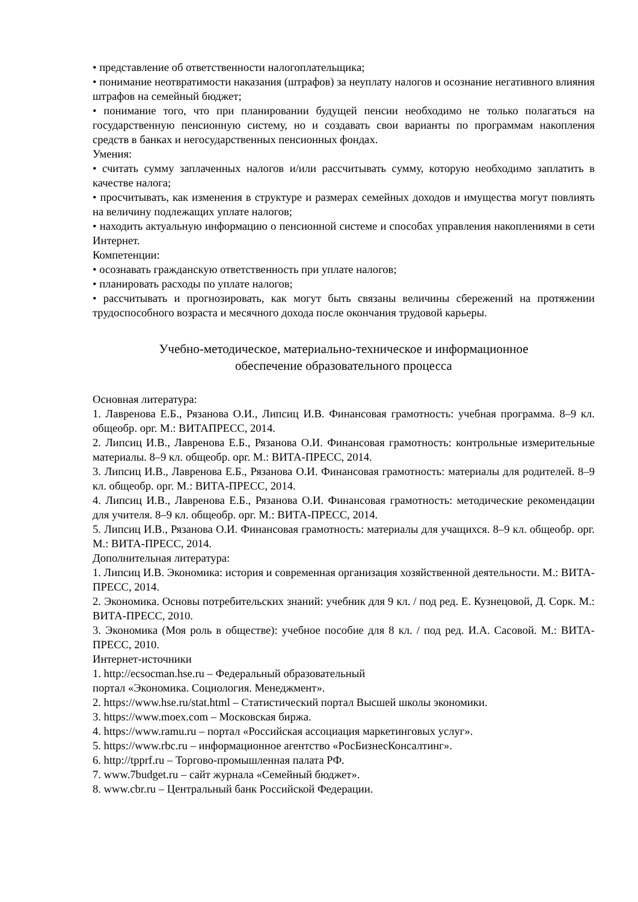• представление об ответственности налогоплательщика;
• понимание неотвратимости наказания (штрафов) за неуплату налогов и осознание негативного влияния штрафов на семейный бюджет;
• понимание того, что при планировании будущей пенсии необходимо не только полагаться на государственную пенсионную систему, но и создавать свои варианты по программам накопления средств в банках и негосударственных пенсионных фондах.
Умения:
• считать сумму заплаченных налогов и/или рассчитывать сумму, которую необходимо заплатить в качестве налога;
• просчитывать, как изменения в структуре и размерах семейных доходов и имущества могут повлиять на величину подлежащих уплате налогов;
• находить актуальную информацию о пенсионной системе и способах управления накоплениями в сети Интернет.
Компетенции:
• осознавать гражданскую ответственность при уплате налогов;
• планировать расходы по уплате налогов;
• рассчитывать и прогнозировать, как могут быть связаны величины сбережений на протяжении трудоспособного возраста и месячного дохода после окончания трудовой карьеры.
Учебно-методическое, материально-техническое и информационное
обеспечение образовательного процесса
Основная литература:
1. Лавренова Е.Б., Рязанова О.И., Липсиц И.В. Финансовая грамотность: учебная программа. 8–9 кл. общеобр. орг. М.: ВИТАПРЕСС, 2014.
2. Липсиц И.В., Лавренова Е.Б., Рязанова О.И. Финансовая грамотность: контрольные измерительные материалы. 8–9 кл. общеобр. орг. М.: ВИТА-ПРЕСС, 2014.
3. Липсиц И.В., Лавренова Е.Б., Рязанова О.И. Финансовая грамотность: материалы для родителей. 8–9 кл. общеобр. орг. М.: ВИТА-ПРЕСС, 2014.
4. Липсиц И.В., Лавренова Е.Б., Рязанова О.И. Финансовая грамотность: методические рекомендации для учителя. 8–9 кл. общеобр. орг. М.: ВИТА-ПРЕСС, 2014.
5. Липсиц И.В., Рязанова О.И. Финансовая грамотность: материалы для учащихся. 8–9 кл. общеобр. орг. М.: ВИТА-ПРЕСС, 2014.
Дополнительная литература:
1. Липсиц И.В. Экономика: история и современная организация хозяйственной деятельности. М.: ВИТА-ПРЕСС, 2014.
2. Экономика. Основы потребительских знаний: учебник для 9 кл. / под ред. Е. Кузнецовой, Д. Сорк. М.: ВИТА-ПРЕСС, 2010.
3. Экономика (Моя роль в обществе): учебное пособие для 8 кл. / под ред. И.А. Сасовой. М.: ВИТА-ПРЕСС, 2010.
Интернет-источники
1. http://ecsocman.hse.ru – Федеральный образовательный
портал «Экономика. Социология. Менеджмент».
2. https://www.hse.ru/stat.html – Статистический портал Высшей школы экономики.
3. https://www.moex.com – Московская биржа.
4. https://www.ramu.ru – портал «Российская ассоциация маркетинговых услуг».
5. https://www.rbc.ru – информационное агентство «РосБизнесКонсалтинг».
6. http://tpprf.ru – Торгово-промышленная палата РФ.
7. www.7budget.ru – сайт журнала «Семейный бюджет».
8. www.cbr.ru – Центральный банк Российской Федерации.